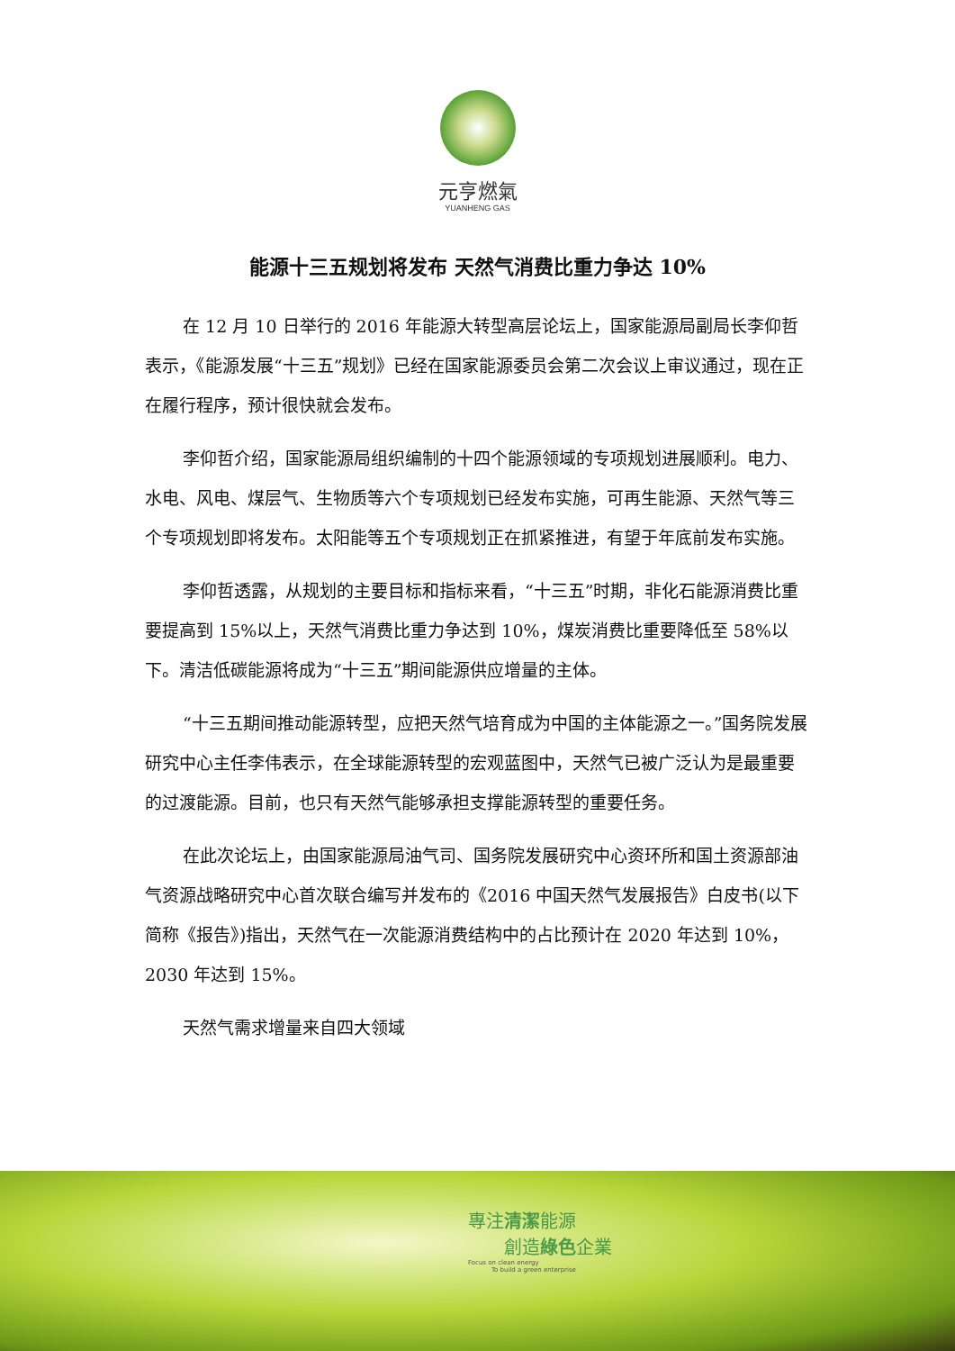元亨燃氣
YUANHENG GAS
能源十三五规划将发布 天然气消费比重力争达 10%
在 12 月 10 日举行的 2016 年能源大转型高层论坛上，国家能源局副局长李仰哲表示，《能源发展“十三五”规划》已经在国家能源委员会第二次会议上审议通过，现在正在履行程序，预计很快就会发布。
李仰哲介绍，国家能源局组织编制的十四个能源领域的专项规划进展顺利。电力、水电、风电、煤层气、生物质等六个专项规划已经发布实施，可再生能源、天然气等三个专项规划即将发布。太阳能等五个专项规划正在抓紧推进，有望于年底前发布实施。
李仰哲透露，从规划的主要目标和指标来看，“十三五”时期，非化石能源消费比重要提高到 15%以上，天然气消费比重力争达到 10%，煤炭消费比重要降低至 58%以下。清洁低碳能源将成为“十三五”期间能源供应增量的主体。
“十三五期间推动能源转型，应把天然气培育成为中国的主体能源之一。”国务院发展研究中心主任李伟表示，在全球能源转型的宏观蓝图中，天然气已被广泛认为是最重要的过渡能源。目前，也只有天然气能够承担支撑能源转型的重要任务。
在此次论坛上，由国家能源局油气司、国务院发展研究中心资环所和国土资源部油气资源战略研究中心首次联合编写并发布的《2016 中国天然气发展报告》白皮书(以下简称《报告》)指出，天然气在一次能源消费结构中的占比预计在 2020 年达到 10%，2030 年达到 15%。
天然气需求增量来自四大领域
專注清潔能源
創造綠色企業
Focus on clean energy
To build a green enterprise